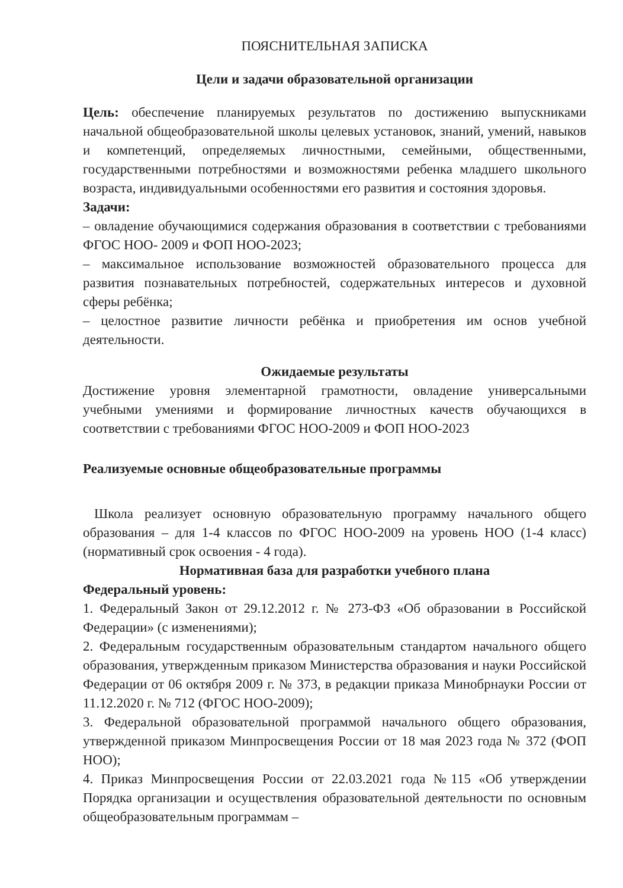ПОЯСНИТЕЛЬНАЯ ЗАПИСКА
Цели и задачи образовательной организации
Цель: обеспечение планируемых результатов по достижению выпускниками начальной общеобразовательной школы целевых установок, знаний, умений, навыков и компетенций, определяемых личностными, семейными, общественными, государственными потребностями и возможностями ребенка младшего школьного возраста, индивидуальными особенностями его развития и состояния здоровья.
Задачи:
– овладение обучающимися содержания образования в соответствии с требованиями ФГОС НОО- 2009 и ФОП НОО-2023;
– максимальное использование возможностей образовательного процесса для развития познавательных потребностей, содержательных интересов и духовной сферы ребёнка;
– целостное развитие личности ребёнка и приобретения им основ учебной деятельности.
Ожидаемые результаты
Достижение уровня элементарной грамотности, овладение универсальными учебными умениями и формирование личностных качеств обучающихся в соответствии с требованиями ФГОС НОО-2009 и ФОП НОО-2023
Реализуемые основные общеобразовательные программы
Школа реализует основную образовательную программу начального общего образования – для 1-4 классов по ФГОС НОО-2009 на уровень НОО (1-4 класс) (нормативный срок освоения - 4 года).
Нормативная база для разработки учебного плана
Федеральный уровень:
1. Федеральный Закон от 29.12.2012 г. № 273-ФЗ «Об образовании в Российской Федерации» (с изменениями);
2. Федеральным государственным образовательным стандартом начального общего образования, утвержденным приказом Министерства образования и науки Российской Федерации от 06 октября 2009 г. № 373, в редакции приказа Минобрнауки России от 11.12.2020 г. № 712 (ФГОС НОО-2009);
3. Федеральной образовательной программой начального общего образования, утвержденной приказом Минпросвещения России от 18 мая 2023 года № 372 (ФОП НОО);
4. Приказ Минпросвещения России от 22.03.2021 года №115 «Об утверждении Порядка организации и осуществления образовательной деятельности по основным общеобразовательным программам –